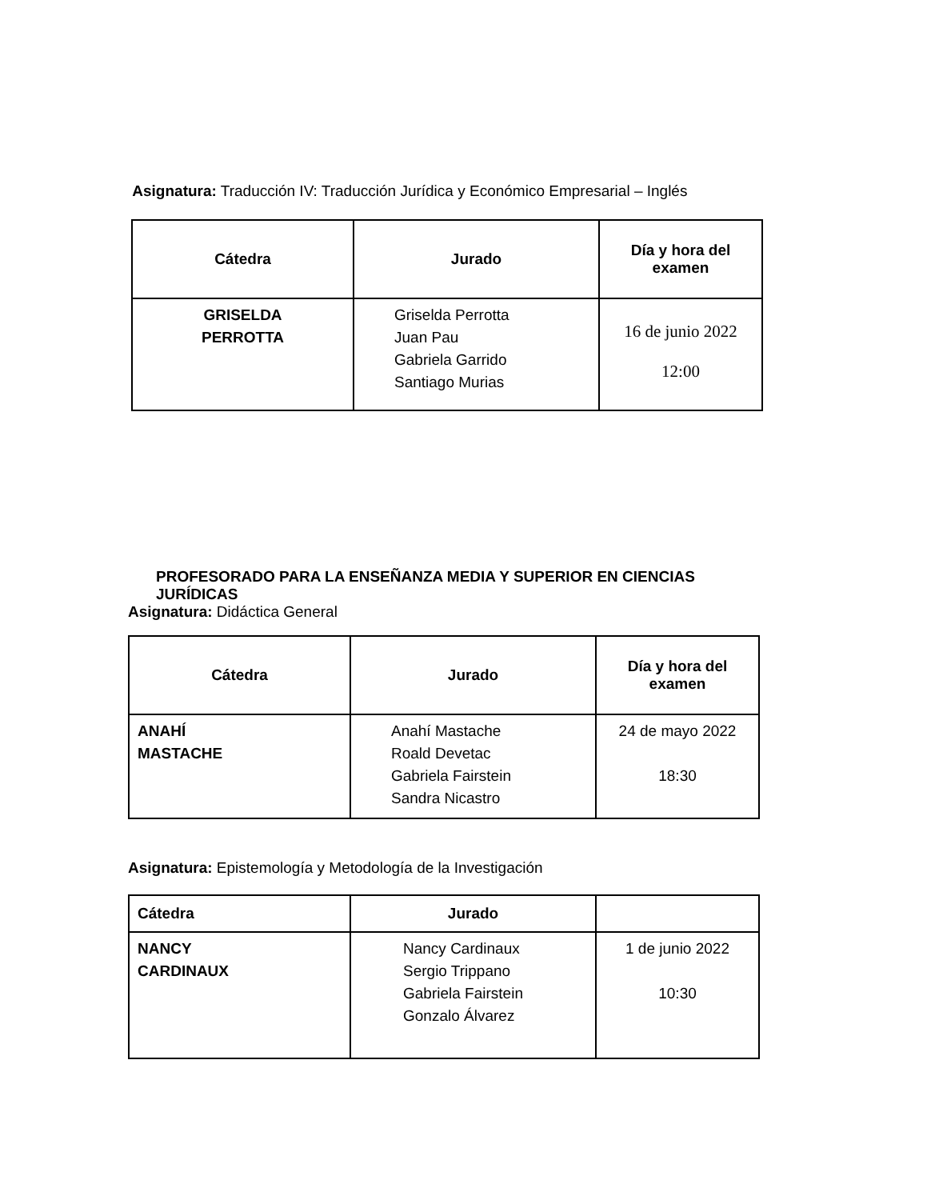Asignatura: Traducción IV: Traducción Jurídica y Económico Empresarial – Inglés
| Cátedra | Jurado | Día y hora del examen |
| --- | --- | --- |
| GRISELDA PERROTTA | Griselda Perrotta Juan Pau Gabriela Garrido Santiago Murias | 16 de junio 2022 12:00 |
PROFESORADO PARA LA ENSEÑANZA MEDIA Y SUPERIOR EN CIENCIAS JURÍDICAS
Asignatura: Didáctica General
| Cátedra | Jurado | Día y hora del examen |
| --- | --- | --- |
| ANAHÍ MASTACHE | Anahí Mastache Roald Devetac Gabriela Fairstein Sandra Nicastro | 24 de mayo 2022 18:30 |
Asignatura: Epistemología y Metodología de la Investigación
| Cátedra | Jurado | |
| --- | --- | --- |
| NANCY CARDINAUX | Nancy Cardinaux Sergio Trippano Gabriela Fairstein Gonzalo Álvarez | 1 de junio 2022 10:30 |